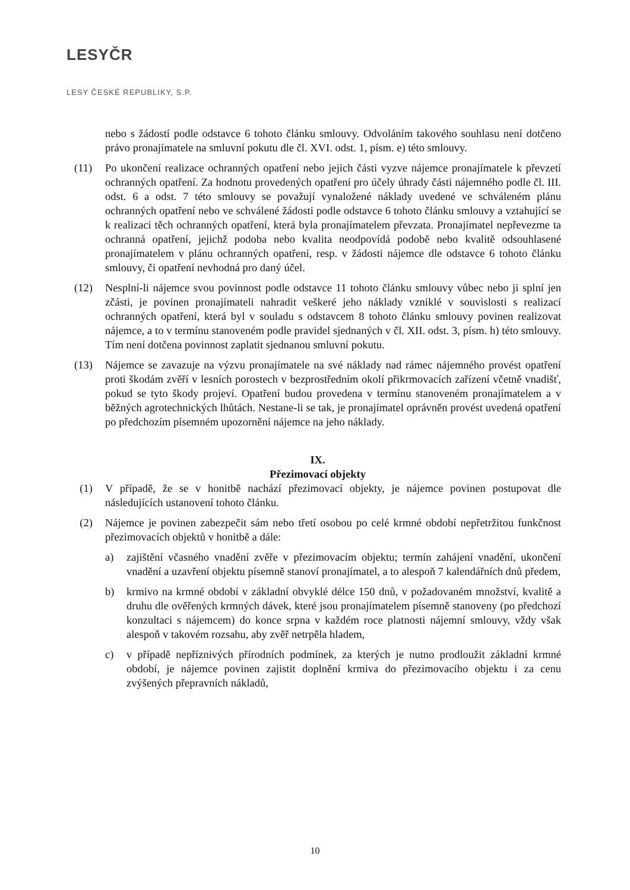LESYČR
LESY ČESKÉ REPUBLIKY, S.P.
nebo s žádostí podle odstavce 6 tohoto článku smlouvy. Odvoláním takového souhlasu není dotčeno právo pronajímatele na smluvní pokutu dle čl. XVI. odst. 1, písm. e) této smlouvy.
(11) Po ukončení realizace ochranných opatření nebo jejich části vyzve nájemce pronajímatele k převzetí ochranných opatření. Za hodnotu provedených opatření pro účely úhrady části nájemného podle čl. III. odst. 6 a odst. 7 této smlouvy se považují vynaložené náklady uvedené ve schváleném plánu ochranných opatření nebo ve schválené žádosti podle odstavce 6 tohoto článku smlouvy a vztahující se k realizaci těch ochranných opatření, která byla pronajímatelem převzata. Pronajímatel nepřevezme ta ochranná opatření, jejichž podoba nebo kvalita neodpovídá podobě nebo kvalitě odsouhlasené pronajímatelem v plánu ochranných opatření, resp. v žádosti nájemce dle odstavce 6 tohoto článku smlouvy, či opatření nevhodná pro daný účel.
(12) Nesplní-li nájemce svou povinnost podle odstavce 11 tohoto článku smlouvy vůbec nebo ji splní jen zčásti, je povinen pronajímateli nahradit veškeré jeho náklady vzniklé v souvislosti s realizací ochranných opatření, která byl v souladu s odstavcem 8 tohoto článku smlouvy povinen realizovat nájemce, a to v termínu stanoveném podle pravidel sjednaných v čl. XII. odst. 3, písm. h) této smlouvy. Tím není dotčena povinnost zaplatit sjednanou smluvní pokutu.
(13) Nájemce se zavazuje na výzvu pronajímatele na své náklady nad rámec nájemného provést opatření proti škodám zvěří v lesních porostech v bezprostředním okolí přikrmovacích zařízení včetně vnadišť, pokud se tyto škody projeví. Opatření budou provedena v termínu stanoveném pronajímatelem a v běžných agrotechnických lhůtách. Nestane-li se tak, je pronajímatel oprávněn provést uvedená opatření po předchozím písemném upozornění nájemce na jeho náklady.
IX.
Přezimovací objekty
(1) V případě, že se v honitbě nachází přezimovací objekty, je nájemce povinen postupovat dle následujících ustanovení tohoto článku.
(2) Nájemce je povinen zabezpečit sám nebo třetí osobou po celé krmné období nepřetržitou funkčnost přezimovacích objektů v honitbě a dále:
a) zajištění včasného vnadění zvěře v přezimovacím objektu; termín zahájení vnadění, ukončení vnadění a uzavření objektu písemně stanoví pronajímatel, a to alespoň 7 kalendářních dnů předem,
b) krmivo na krmné období v základní obvyklé délce 150 dnů, v požadovaném množství, kvalitě a druhu dle ověřených krmných dávek, které jsou pronajímatelem písemně stanoveny (po předchozí konzultaci s nájemcem) do konce srpna v každém roce platnosti nájemní smlouvy, vždy však alespoň v takovém rozsahu, aby zvěř netrpěla hladem,
c) v případě nepříznivých přírodních podmínek, za kterých je nutno prodloužit základní krmné období, je nájemce povinen zajistit doplnění krmiva do přezimovacího objektu i za cenu zvýšených přepravních nákladů,
10